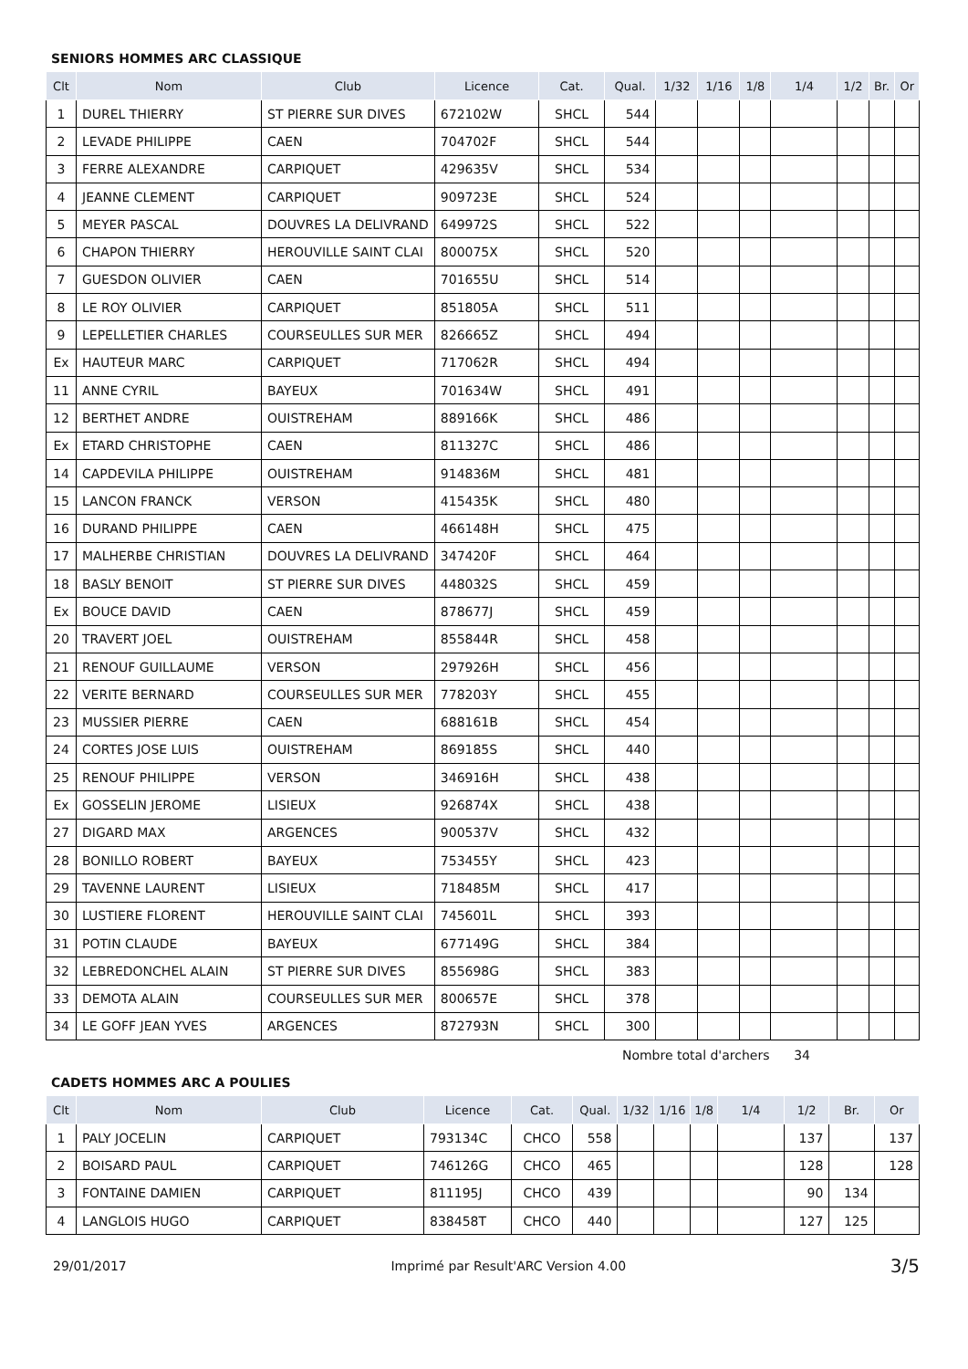SENIORS HOMMES ARC CLASSIQUE
| Clt | Nom | Club | Licence | Cat. | Qual. | 1/32 | 1/16 | 1/8 | 1/4 | 1/2 | Br. | Or |
| --- | --- | --- | --- | --- | --- | --- | --- | --- | --- | --- | --- | --- |
| 1 | DUREL THIERRY | ST PIERRE SUR DIVES | 672102W | SHCL | 544 | | | | | | | |
| 2 | LEVADE PHILIPPE | CAEN | 704702F | SHCL | 544 | | | | | | | |
| 3 | FERRE ALEXANDRE | CARPIQUET | 429635V | SHCL | 534 | | | | | | | |
| 4 | JEANNE CLEMENT | CARPIQUET | 909723E | SHCL | 524 | | | | | | | |
| 5 | MEYER PASCAL | DOUVRES LA DELIVRAND | 649972S | SHCL | 522 | | | | | | | |
| 6 | CHAPON THIERRY | HEROUVILLE SAINT CLAI | 800075X | SHCL | 520 | | | | | | | |
| 7 | GUESDON OLIVIER | CAEN | 701655U | SHCL | 514 | | | | | | | |
| 8 | LE ROY OLIVIER | CARPIQUET | 851805A | SHCL | 511 | | | | | | | |
| 9 | LEPELLETIER CHARLES | COURSEULLES SUR MER | 826665Z | SHCL | 494 | | | | | | | |
| Ex | HAUTEUR MARC | CARPIQUET | 717062R | SHCL | 494 | | | | | | | |
| 11 | ANNE CYRIL | BAYEUX | 701634W | SHCL | 491 | | | | | | | |
| 12 | BERTHET ANDRE | OUISTREHAM | 889166K | SHCL | 486 | | | | | | | |
| Ex | ETARD CHRISTOPHE | CAEN | 811327C | SHCL | 486 | | | | | | | |
| 14 | CAPDEVILA PHILIPPE | OUISTREHAM | 914836M | SHCL | 481 | | | | | | | |
| 15 | LANCON FRANCK | VERSON | 415435K | SHCL | 480 | | | | | | | |
| 16 | DURAND PHILIPPE | CAEN | 466148H | SHCL | 475 | | | | | | | |
| 17 | MALHERBE CHRISTIAN | DOUVRES LA DELIVRAND | 347420F | SHCL | 464 | | | | | | | |
| 18 | BASLY BENOIT | ST PIERRE SUR DIVES | 448032S | SHCL | 459 | | | | | | | |
| Ex | BOUCE DAVID | CAEN | 878677J | SHCL | 459 | | | | | | | |
| 20 | TRAVERT JOEL | OUISTREHAM | 855844R | SHCL | 458 | | | | | | | |
| 21 | RENOUF GUILLAUME | VERSON | 297926H | SHCL | 456 | | | | | | | |
| 22 | VERITE BERNARD | COURSEULLES SUR MER | 778203Y | SHCL | 455 | | | | | | | |
| 23 | MUSSIER PIERRE | CAEN | 688161B | SHCL | 454 | | | | | | | |
| 24 | CORTES JOSE LUIS | OUISTREHAM | 869185S | SHCL | 440 | | | | | | | |
| 25 | RENOUF PHILIPPE | VERSON | 346916H | SHCL | 438 | | | | | | | |
| Ex | GOSSELIN JEROME | LISIEUX | 926874X | SHCL | 438 | | | | | | | |
| 27 | DIGARD MAX | ARGENCES | 900537V | SHCL | 432 | | | | | | | |
| 28 | BONILLO ROBERT | BAYEUX | 753455Y | SHCL | 423 | | | | | | | |
| 29 | TAVENNE LAURENT | LISIEUX | 718485M | SHCL | 417 | | | | | | | |
| 30 | LUSTIERE FLORENT | HEROUVILLE SAINT CLAI | 745601L | SHCL | 393 | | | | | | | |
| 31 | POTIN CLAUDE | BAYEUX | 677149G | SHCL | 384 | | | | | | | |
| 32 | LEBREDONCHEL ALAIN | ST PIERRE SUR DIVES | 855698G | SHCL | 383 | | | | | | | |
| 33 | DEMOTA ALAIN | COURSEULLES SUR MER | 800657E | SHCL | 378 | | | | | | | |
| 34 | LE GOFF JEAN YVES | ARGENCES | 872793N | SHCL | 300 | | | | | | | |
Nombre total d'archers 34
CADETS HOMMES ARC A POULIES
| Clt | Nom | Club | Licence | Cat. | Qual. | 1/32 | 1/16 | 1/8 | 1/4 | 1/2 | Br. | Or |
| --- | --- | --- | --- | --- | --- | --- | --- | --- | --- | --- | --- | --- |
| 1 | PALY JOCELIN | CARPIQUET | 793134C | CHCO | 558 | | | | | 137 | | 137 |
| 2 | BOISARD PAUL | CARPIQUET | 746126G | CHCO | 465 | | | | | 128 | | 128 |
| 3 | FONTAINE DAMIEN | CARPIQUET | 811195J | CHCO | 439 | | | | | 90 | 134 | |
| 4 | LANGLOIS HUGO | CARPIQUET | 838458T | CHCO | 440 | | | | | 127 | 125 | |
29/01/2017 Imprimé par Result'ARC Version 4.00 3/5